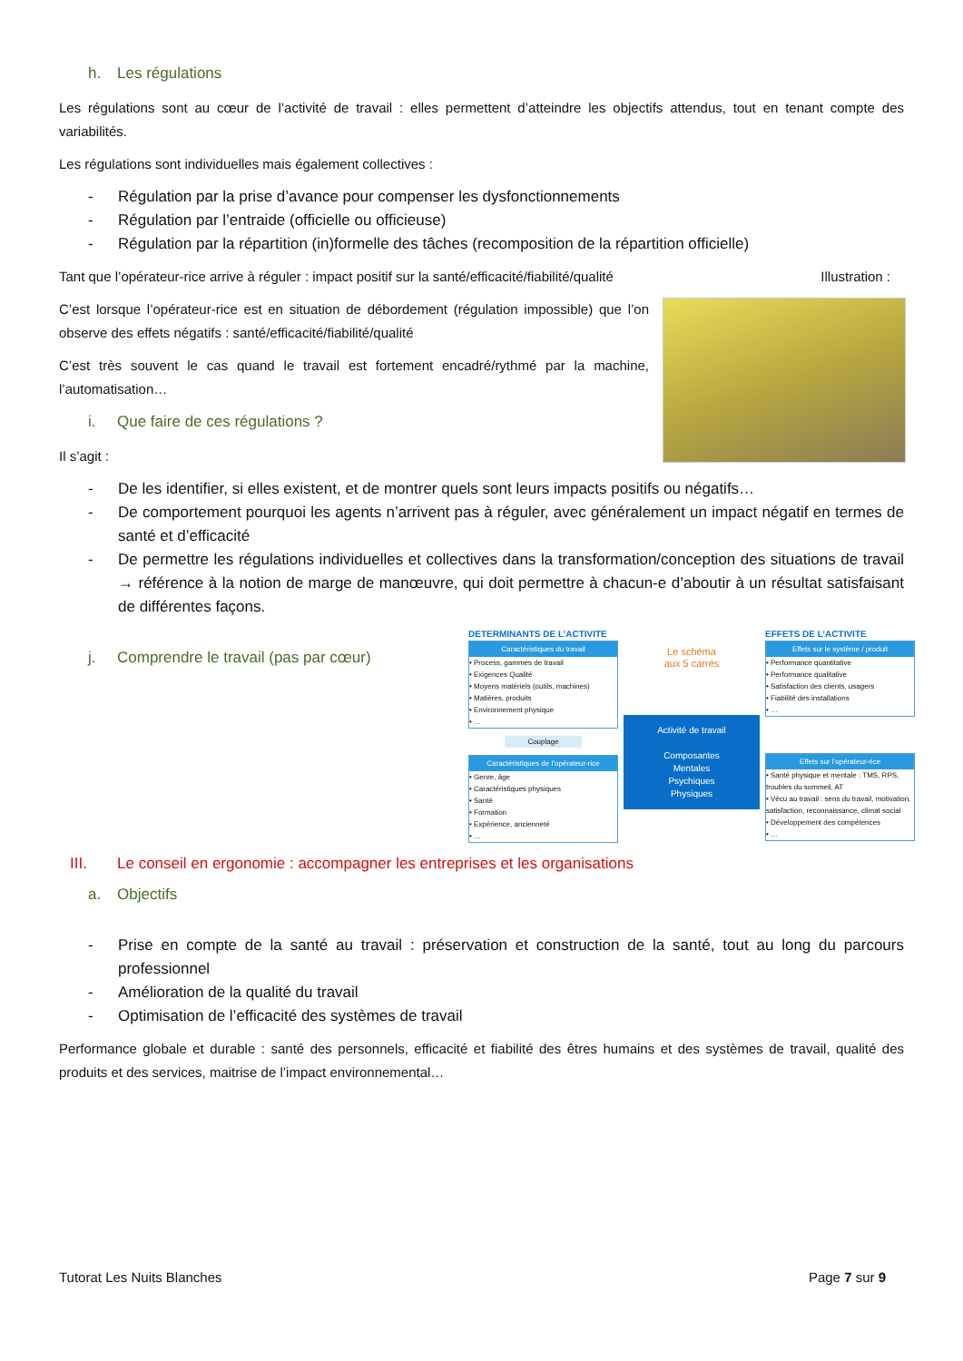h. Les régulations
Les régulations sont au cœur de l’activité de travail : elles permettent d’atteindre les objectifs attendus, tout en tenant compte des variabilités.
Les régulations sont individuelles mais également collectives :
- Régulation par la prise d’avance pour compenser les dysfonctionnements
- Régulation par l’entraide (officielle ou officieuse)
- Régulation par la répartition (in)formelle des tâches (recomposition de la répartition officielle)
Tant que l’opérateur-rice arrive à réguler : impact positif sur la santé/efficacité/fiabilité/qualité
C’est lorsque l’opérateur-rice est en situation de débordement (régulation impossible) que l’on observe des effets négatifs : santé/efficacité/fiabilité/qualité
C’est très souvent le cas quand le travail est fortement encadré/rythmé par la machine, l’automatisation…
i. Que faire de ces régulations ?
Il s’agit :
Illustration :
- De les identifier, si elles existent, et de montrer quels sont leurs impacts positifs ou négatifs…
- De comportement pourquoi les agents n’arrivent pas à réguler, avec généralement un impact négatif en termes de santé et d’efficacité
- De permettre les régulations individuelles et collectives dans la transformation/conception des situations de travail → référence à la notion de marge de manœuvre, qui doit permettre à chacun-e d’aboutir à un résultat satisfaisant de différentes façons.
j. Comprendre le travail (pas par cœur)
DETERMINANTS DE L’ACTIVITE
Caractéristiques du travail
• Process, gammes de travail
• Exigences Qualité
• Moyens matériels (outils, machines)
• Matières, produits
• Environnement physique
• …
Couplage
Caractéristiques de l’opérateur-rice
• Genre, âge
• Caractéristiques physiques
• Santé
• Formation
• Expérience, ancienneté
• …
Le schéma
aux 5 carrés
Activité de travail
Composantes
Mentales
Psychiques
Physiques
EFFETS DE L’ACTIVITE
Effets sur le système / produit
• Performance quantitative
• Performance qualitative
• Satisfaction des clients, usagers
• Fiabilité des installations
• …
Effets sur l’opérateur-rice
• Santé physique et mentale : TMS, RPS, troubles du sommeil, AT
• Vécu au travail : sens du travail, motivation, satisfaction, reconnaissance, climat social
• Développement des compétences
• …
III. Le conseil en ergonomie : accompagner les entreprises et les organisations
a. Objectifs
- Prise en compte de la santé au travail : préservation et construction de la santé, tout au long du parcours professionnel
- Amélioration de la qualité du travail
- Optimisation de l’efficacité des systèmes de travail
Performance globale et durable : santé des personnels, efficacité et fiabilité des êtres humains et des systèmes de travail, qualité des produits et des services, maitrise de l’impact environnemental…
Tutorat Les Nuits Blanches Page 7 sur 9